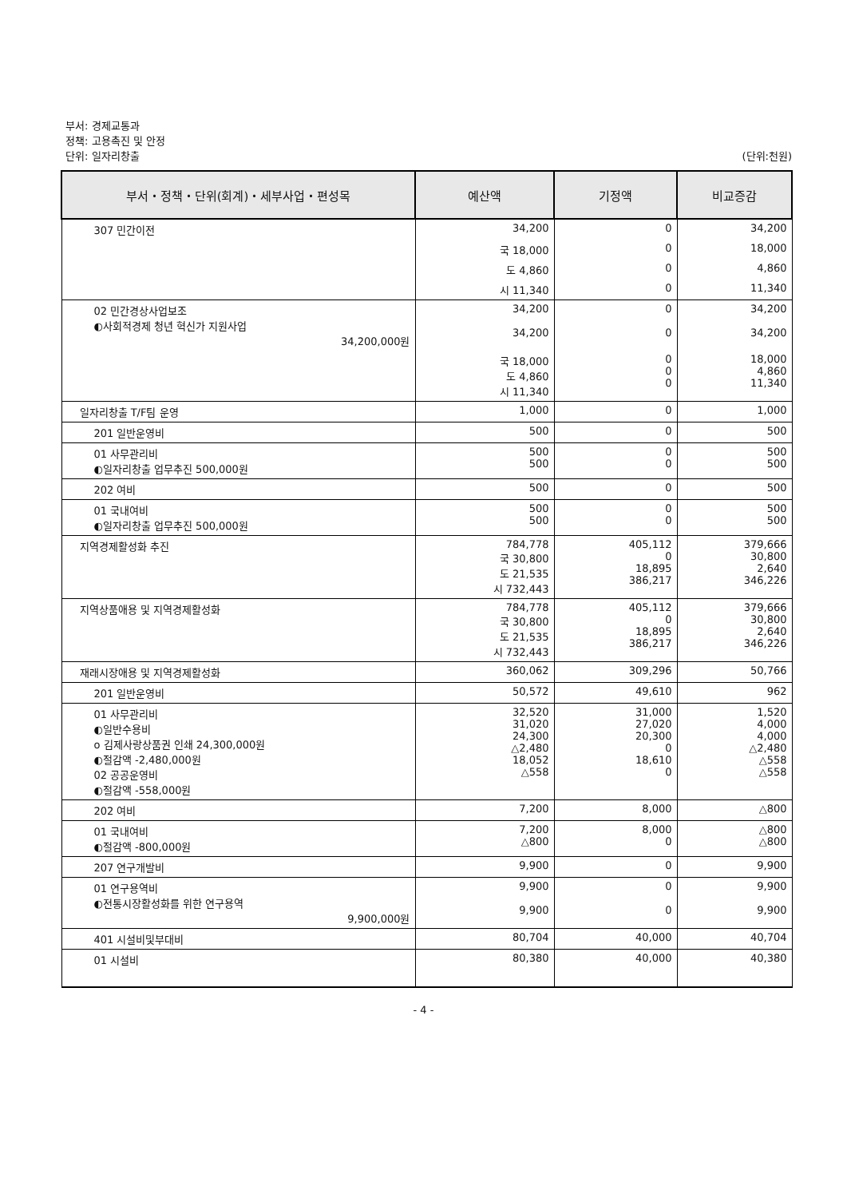부서: 경제교통과
정책: 고용촉진 및 안정
단위: 일자리창출
(단위:천원)
| 부서・정책・단위(회계)・세부사업・편성목 | 예산액 | 기정액 | 비교증감 |
| --- | --- | --- | --- |
| 307 민간이전 | 34,200 | 0 | 34,200 |
| | 국 18,000 | 0 | 18,000 |
| | 도 4,860 | 0 | 4,860 |
| | 시 11,340 | 0 | 11,340 |
| 02 민간경상사업보조 ◐사회적경제 청년 혁신가 지원사업 34,200,000원 | 34,200 34,200 | 0 0 | 34,200 34,200 |
| | 국 18,000 도 4,860 시 11,340 | 0 0 0 | 18,000 4,860 11,340 |
| 일자리창출 T/F팀 운영 | 1,000 | 0 | 1,000 |
| 201 일반운영비 | 500 | 0 | 500 |
| 01 사무관리비 ◐일자리창출 업무추진 500,000원 | 500 500 | 0 0 | 500 500 |
| 202 여비 | 500 | 0 | 500 |
| 01 국내여비 ◐일자리창출 업무추진 500,000원 | 500 500 | 0 0 | 500 500 |
| 지역경제활성화 추진 | 784,778 국 30,800 도 21,535 시 732,443 | 405,112 0 18,895 386,217 | 379,666 30,800 2,640 346,226 |
| 지역상품애용 및 지역경제활성화 | 784,778 국 30,800 도 21,535 시 732,443 | 405,112 0 18,895 386,217 | 379,666 30,800 2,640 346,226 |
| 재래시장애용 및 지역경제활성화 | 360,062 | 309,296 | 50,766 |
| 201 일반운영비 | 50,572 | 49,610 | 962 |
| 01 사무관리비 ◐일반수용비 o 김제사랑상품권 인쇄 24,300,000원 ◐절감액 -2,480,000원 02 공공운영비 ◐절감액 -558,000원 | 32,520 31,020 24,300 △2,480 18,052 △558 | 31,000 27,020 20,300 0 18,610 0 | 1,520 4,000 4,000 △2,480 △558 △558 |
| 202 여비 | 7,200 | 8,000 | △800 |
| 01 국내여비 ◐절감액 -800,000원 | 7,200 △800 | 8,000 0 | △800 △800 |
| 207 연구개발비 | 9,900 | 0 | 9,900 |
| 01 연구용역비 ◐전통시장활성화를 위한 연구용역 9,900,000원 | 9,900 9,900 | 0 0 | 9,900 9,900 |
| 401 시설비및부대비 | 80,704 | 40,000 | 40,704 |
| 01 시설비 | 80,380 | 40,000 | 40,380 |
- 4 -